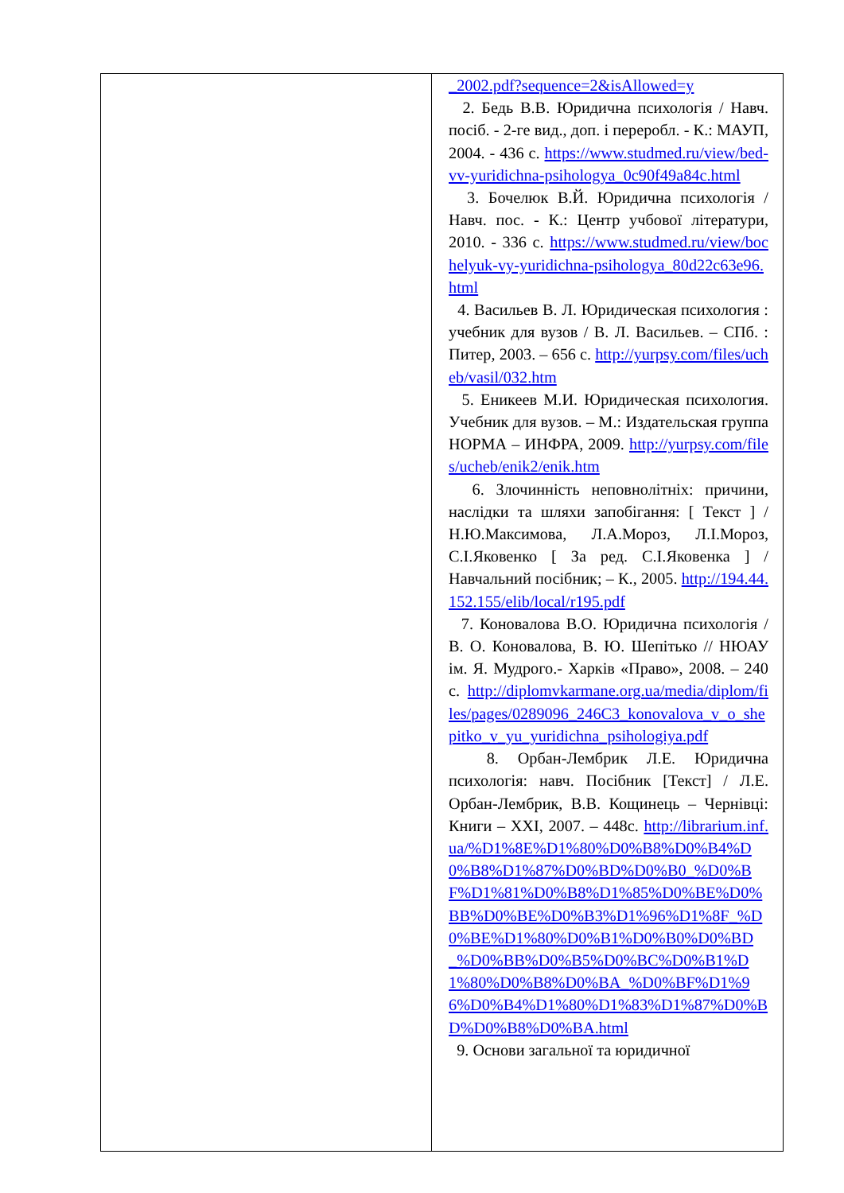| | _2002.pdf?sequence=2&isAllowed=y 2. Бедь В.В. Юридична психологія / Навч. посіб. - 2-ге вид., доп. і переробл. - К.: МАУП, 2004. - 436 с. https://www.studmed.ru/view/bed-vv-yuridichna-psihologya_0c90f49a84c.html 3. Бочелюк В.Й. Юридична психологія / Навч. пос. - К.: Центр учбової літератури, 2010. - 336 с. https://www.studmed.ru/view/bochelyuk-vy-yuridichna-psihologya_80d22c63e96.html 4. Васильев В. Л. Юридическая психология : учебник для вузов / В. Л. Васильев. – СПб. : Питер, 2003. – 656 с. http://yurpsy.com/files/ucheb/vasil/032.htm 5. Еникеев М.И. Юридическая психология. Учебник для вузов. – М.: Издательская группа НОРМА – ИНФРА, 2009. http://yurpsy.com/files/ucheb/enik2/enik.htm 6. Злочинність неповнолітніх: причини, наслідки та шляхи запобігання: [ Текст ] / Н.Ю.Максимова, Л.А.Мороз, Л.І.Мороз, С.І.Яковенко [ За ред. С.І.Яковенка ] / Навчальний посібник; – К., 2005. http://194.44.152.155/elib/local/r195.pdf 7. Коновалова В.О. Юридична психологія / В. О. Коновалова, В. Ю. Шепітько // НЮАУ ім. Я. Мудрого.- Харків «Право», 2008. – 240 с. http://diplomvkarmane.org.ua/media/diplom/files/pages/0289096_246C3_konovalova_v_o_shepitko_v_yu_yuridichna_psihologiya.pdf 8. Орбан-Лембрик Л.Е. Юридична психологія: навч. Посібник [Текст] / Л.Е. Орбан-Лембрик, В.В. Кощинець – Чернівці: Книги – XXI, 2007. – 448с. http://librarium.inf.ua/%D1%8E%D1%80%D0%B8%D0%B4%D0%B8%D1%87%D0%BD%D0%B0_%D0%BF%D1%81%D0%B8%D1%85%D0%BE%D0%BB%D0%BE%D0%B3%D1%96%D1%8F_%D0%BE%D1%80%D0%B1%D0%B0%D0%BD_%D0%BB%D0%B5%D0%BC%D0%B1%D1%80%D0%B8%D0%BA_%D0%BF%D1%96%D0%B4%D1%80%D1%83%D1%87%D0%BD%D0%B8%D0%BA.html 9. Основи загальної та юридичної |